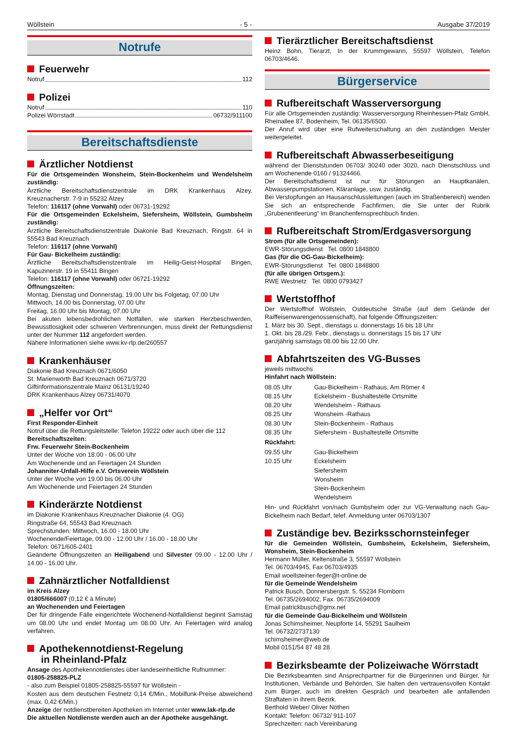Wöllstein - 5 - Ausgabe 37/2019
Notrufe
Feuerwehr
Notruf 112
Polizei
Notruf 110
Polizei Wörrstadt 06732/911100
Bereitschaftsdienste
Ärztlicher Notdienst
Für die Ortsgemeinden Wonsheim, Stein-Bockenheim und Wendelsheim zuständig:
Ärztliche Bereitschaftsdienstzentrale im DRK Krankenhaus Alzey, Kreuznacherstr. 7-9 in 55232 Alzey
Telefon: 116117 (ohne Vorwahl) oder 06731-19292
Für die Ortsgemeinden Eckelsheim, Siefersheim, Wöllstein, Gumbsheim zuständig:
Ärztliche Bereitschaftsdienstzentrale Diakonie Bad Kreuznach, Ringstr. 64 in 55543 Bad Kreuznach
Telefon: 116117 (ohne Vorwahl)
Für Gau- Bickelheim zuständig:
Ärztliche Bereitschaftsdienstzentrale im Heilig-Geist-Hospital Bingen, Kapuzinerstr. 19 in 55411 Bingen
Telefon: 116117 (ohne Vorwahl) oder 06721-19292
Öffnungszeiten:
Montag, Dienstag und Donnerstag, 19.00 Uhr bis Folgetag, 07.00 Uhr
Mittwoch, 14.00 bis Donnerstag, 07.00 Uhr
Freitag, 16.00 Uhr bis Montag, 07.00 Uhr
Bei akuten lebensbedrohlichen Notfällen, wie starken Herzbeschwerden, Bewusstlosigkeit oder schweren Verbrennungen, muss direkt der Rettungsdienst unter der Nummer 112 angefordert werden.
Nähere Informationen siehe www.kv-rlp.de/260557
Krankenhäuser
Diakonie Bad Kreuznach 0671/6050
St. Marienwörth Bad Kreuznach 0671/3720
Giftinformationszentrale Mainz 06131/19240
DRK Krankenhaus Alzey 06731/4070
„Helfer vor Ort“
First Responder-Einheit
Notruf über die Rettungsleitstelle: Telefon 19222 oder auch über die 112
Bereitschaftszeiten:
Frw. Feuerwehr Stein-Bockenheim
Unter der Woche von 18.00 - 06.00 Uhr
Am Wochenende und an Feiertagen 24 Stunden
Johanniter-Unfall-Hilfe e.V. Ortsverein Wöllstein
Unter der Woche von 19.00 bis 06.00 Uhr
Am Wochenende und Feiertagen 24 Stunden
Kinderärzte Notdienst
im Diakonie Krankenhaus Kreuznacher Diakonie (4. OG)
Ringstraße 64, 55543 Bad Kreuznach
Sprechstunden: Mittwoch, 16.00 - 18.00 Uhr
Wochenende/Feiertage, 09.00 - 12.00 Uhr / 16.00 - 18.00 Uhr
Telefon: 0671/605-2401
Geänderte Öffnungszeiten an Heiligabend und Silvester 09.00 - 12.00 Uhr / 14.00 - 16.00 Uhr.
Zahnärztlicher Notfalldienst
im Kreis Alzey
01805/666007 (0,12 € à Minute)
an Wochenenden und Feiertagen
Der für dringende Fälle eingerichtete Wochenend-Notfalldienst beginnt Samstag um 08.00 Uhr und endet Montag um 08.00 Uhr. An Feiertagen wird analog verfahren.
Apothekennotdienst-Regelung
in Rheinland-Pfalz
Ansage des Apothekennotdienstes über landeseinheitliche Rufnummer:
01805-258825-PLZ
- also zum Beispiel 01805-258825-55597 für Wöllstein -
Kosten aus dem deutschen Festnetz 0,14 €/Min., Mobilfunk-Preise abweichend (max. 0,42 €/Min.)
Anzeige der notdienstbereiten Apotheken im Internet unter www.lak-rlp.de
Die aktuellen Notdienste werden auch an der Apotheke ausgehängt.
Tierärztlicher Bereitschaftsdienst
Heinz Bohn, Tierarzt, In der Krummgewann, 55597 Wöllstein, Telefon 06703/4646.
Bürgerservice
Rufbereitschaft Wasserversorgung
Für alle Ortsgemeinden zuständig: Wasserversorgung Rheinhessen-Pfalz GmbH, Rheinallee 87, Bodenheim, Tel. 06135/6500.
Der Anruf wird über eine Rufweiterschaltung an den zuständigen Meister weitergeleitet.
Rufbereitschaft Abwasserbeseitigung
während der Dienststunden 06703/ 30240 oder 3020, nach Dienstschluss und am Wochenende 0160 / 91324466.
Der Bereitschaftsdienst ist nur für Störungen an Hauptkanälen, Abwasserpumpstationen, Kläranlage, usw. zuständig.
Bei Verstopfungen an Hausanschlussleitungen (auch im Straßenbereich) wenden Sie sich an entsprechende Fachfirmen, die Sie unter der Rubrik „Grubenentleerung“ im Branchenfernsprechbuch finden.
Rufbereitschaft Strom/Erdgasversorgung
Strom (für alle Ortsgemeinden):
EWR-Störungsdienst Tel. 0800 1848800
Gas (für die OG-Gau-Bickelheim):
EWR-Störungsdienst Tel. 0800 1848800
(für alle übrigen Ortsgem.):
RWE Westnetz Tel. 0800 0793427
Wertstoffhof
Der Wertstoffhof Wöllstein, Ostdeutsche Straße (auf dem Gelände der Raiffeisenwarengenossenschaft), hat folgende Öffnungszeiten:
1. März bis 30. Sept., dienstags u. donnerstags 16 bis 18 Uhr
1. Okt. bis 28./29. Febr., dienstags u. donnerstags 15 bis 17 Uhr
ganzjährig samstags 08.00 bis 12.00 Uhr.
Abfahrtszeiten des VG-Busses
jeweils mittwochs
Hinfahrt nach Wöllstein:
| 08.05 Uhr | Gau-Bickelheim - Rathaus, Am Römer 4 |
| 08.15 Uhr | Eckelsheim - Bushaltestelle Ortsmitte |
| 08.20 Uhr | Wendelsheim - Rathaus |
| 08.25 Uhr | Wonsheim -Rathaus |
| 08.30 Uhr | Stein-Bockenheim - Rathaus |
| 08.35 Uhr | Siefersheim - Bushaltestelle Ortsmitte |
Rückfahrt:
| 09.55 Uhr | Gau-Bickelheim |
| 10.15 Uhr | Eckelsheim |
| | Siefersheim |
| | Wonsheim |
| | Stein-Bockenheim |
| | Wendelsheim |
Hin- und Rückfahrt von/nach Gumbsheim oder zur VG-Verwaltung nach Gau-Bickelheim nach Bedarf, telef. Anmeldung unter 06703/1307
Zuständige bev. Bezirksschornsteinfeger
für die Gemeinden Wöllstein, Gumbsheim, Eckelsheim, Siefersheim, Wonsheim, Stein-Bockenheim
Hermann Müller, Keltenstraße 3, 55597 Wöllstein
Tel. 06703/4945, Fax 06703/4935
Email woellsteiner-feger@t-online.de
für die Gemeinde Wendelsheim
Patrick Busch, Donnersbergstr. 5, 55234 Flomborn
Tel. 06735/2694002, Fax. 06735/2694009
Email patrickbusch@gmx.net
für die Gemeinde Gau-Bickelheim und Wöllstein
Jonas Schimsheimer, Neupforte 14, 55291 Saulheim
Tel. 06732/2737130
schimsheimer@web.de
Mobil 0151/54 87 48 28
Bezirksbeamte der Polizeiwache Wörrstadt
Die Bezirksbeamten sind Ansprechpartner für die Bürgerinnen und Bürger, für Institutionen, Verbände und Behörden. Sie halten den vertrauensvollen Kontakt zum Bürger, auch im direkten Gespräch und bearbeiten alle anfallenden Straftaten in ihrem Bezirk.
Berthold Weber/ Oliver Nöthen
Kontakt: Telefon: 06732/ 911-107
Sprechzeiten: nach Vereinbarung